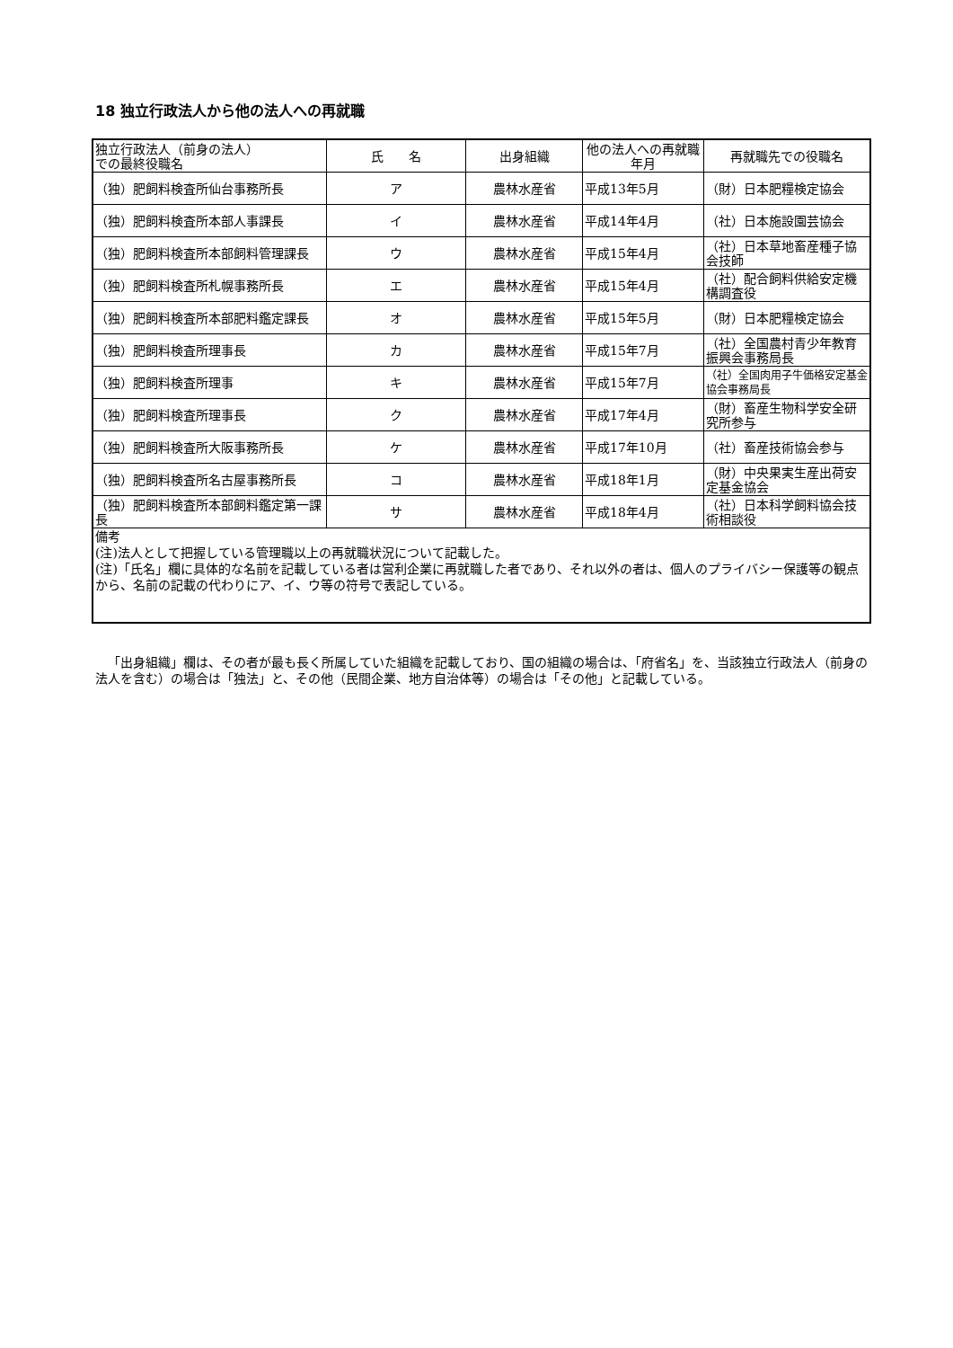18 独立行政法人から他の法人への再就職
| 独立行政法人（前身の法人） での最終役職名 | 氏 名 | 出身組織 | 他の法人への再就職年月 | 再就職先での役職名 |
| --- | --- | --- | --- | --- |
| （独）肥飼料検査所仙台事務所長 | ア | 農林水産省 | 平成13年5月 | （財）日本肥糧検定協会 |
| （独）肥飼料検査所本部人事課長 | イ | 農林水産省 | 平成14年4月 | （社）日本施設園芸協会 |
| （独）肥飼料検査所本部飼料管理課長 | ウ | 農林水産省 | 平成15年4月 | （社）日本草地畜産種子協会技師 |
| （独）肥飼料検査所札幌事務所長 | エ | 農林水産省 | 平成15年4月 | （社）配合飼料供給安定機構調査役 |
| （独）肥飼料検査所本部肥料鑑定課長 | オ | 農林水産省 | 平成15年5月 | （財）日本肥糧検定協会 |
| （独）肥飼料検査所理事長 | カ | 農林水産省 | 平成15年7月 | （社）全国農村青少年教育振興会事務局長 |
| （独）肥飼料検査所理事 | キ | 農林水産省 | 平成15年7月 | （社）全国肉用子牛価格安定基金協会事務局長 |
| （独）肥飼料検査所理事長 | ク | 農林水産省 | 平成17年4月 | （財）畜産生物科学安全研究所参与 |
| （独）肥飼料検査所大阪事務所長 | ケ | 農林水産省 | 平成17年10月 | （社）畜産技術協会参与 |
| （独）肥飼料検査所名古屋事務所長 | コ | 農林水産省 | 平成18年1月 | （財）中央果実生産出荷安定基金協会 |
| （独）肥飼料検査所本部飼料鑑定第一課長 | サ | 農林水産省 | 平成18年4月 | （社）日本科学飼料協会技術相談役 |
| 備考 (注)法人として把握している管理職以上の再就職状況について記載した。 (注)「氏名」欄に具体的な名前を記載している者は営利企業に再就職した者であり、それ以外の者は、個人のプライバシー保護等の観点から、名前の記載の代わりにア、イ、ウ等の符号で表記している。 | | | | |
「出身組織」欄は、その者が最も長く所属していた組織を記載しており、国の組織の場合は、「府省名」を、当該独立行政法人（前身の法人を含む）の場合は「独法」と、その他（民間企業、地方自治体等）の場合は「その他」と記載している。